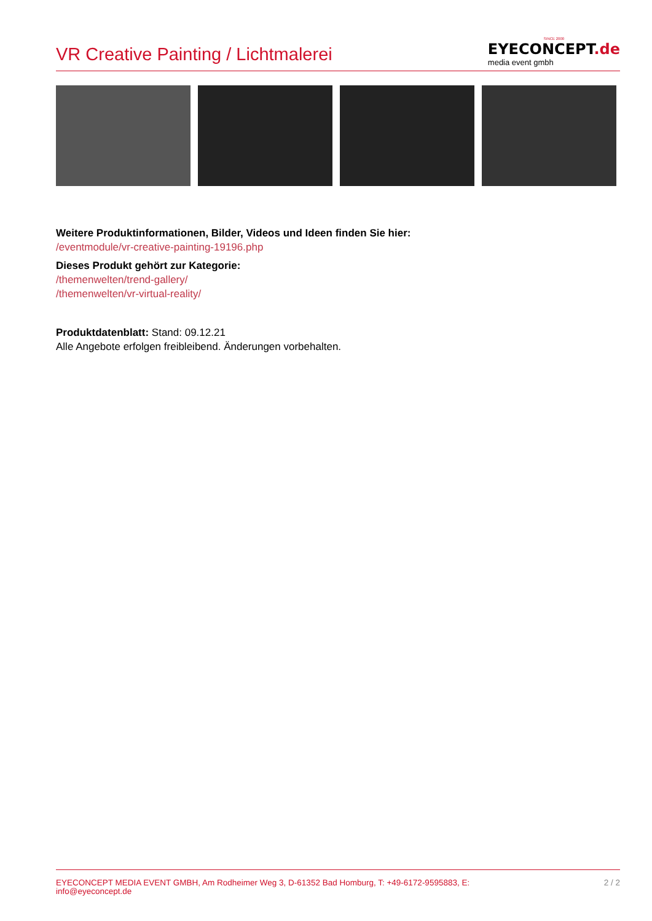VR Creative Painting / Lichtmalerei
SINCE 2000
EYECONCEPT.de
media event gmbh
Weitere Produktinformationen, Bilder, Videos und Ideen finden Sie hier:
/eventmodule/vr-creative-painting-19196.php
Dieses Produkt gehört zur Kategorie:
/themenwelten/trend-gallery/
/themenwelten/vr-virtual-reality/
Produktdatenblatt: Stand: 09.12.21
Alle Angebote erfolgen freibleibend. Änderungen vorbehalten.
EYECONCEPT MEDIA EVENT GMBH, Am Rodheimer Weg 3, D-61352 Bad Homburg, T: +49-6172-9595883, E:
info@eyeconcept.de
2 / 2